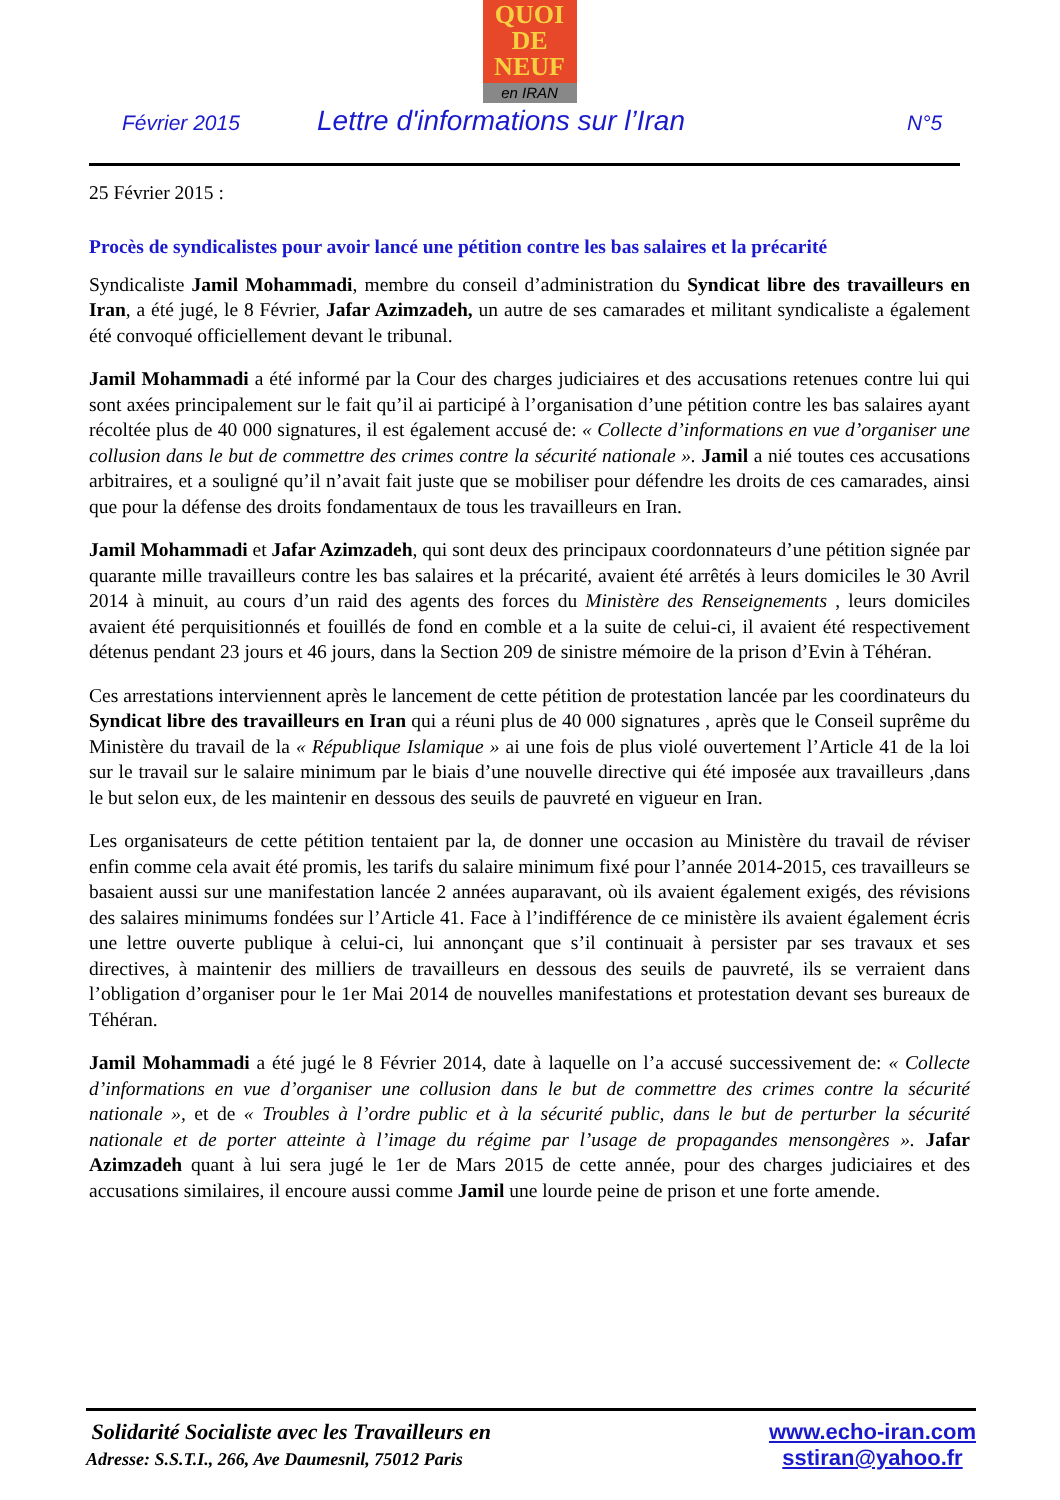QUOI
DE
NEUF
en IRAN
Février 2015 Lettre d'informations sur l’Iran N°5
25 Février 2015 :
Procès de syndicalistes pour avoir lancé une pétition contre les bas salaires et la précarité
Syndicaliste Jamil Mohammadi, membre du conseil d’administration du Syndicat libre des travailleurs en Iran, a été jugé, le 8 Février, Jafar Azimzadeh, un autre de ses camarades et militant syndicaliste a également été convoqué officiellement devant le tribunal.
Jamil Mohammadi a été informé par la Cour des charges judiciaires et des accusations retenues contre lui qui sont axées principalement sur le fait qu’il ai participé à l’organisation d’une pétition contre les bas salaires ayant récoltée plus de 40 000 signatures, il est également accusé de: « Collecte d’informations en vue d’organiser une collusion dans le but de commettre des crimes contre la sécurité nationale ». Jamil a nié toutes ces accusations arbitraires, et a souligné qu’il n’avait fait juste que se mobiliser pour défendre les droits de ces camarades, ainsi que pour la défense des droits fondamentaux de tous les travailleurs en Iran.
Jamil Mohammadi et Jafar Azimzadeh, qui sont deux des principaux coordonnateurs d’une pétition signée par quarante mille travailleurs contre les bas salaires et la précarité, avaient été arrêtés à leurs domiciles le 30 Avril 2014 à minuit, au cours d’un raid des agents des forces du Ministère des Renseignements , leurs domiciles avaient été perquisitionnés et fouillés de fond en comble et a la suite de celui-ci, il avaient été respectivement détenus pendant 23 jours et 46 jours, dans la Section 209 de sinistre mémoire de la prison d’Evin à Téhéran.
Ces arrestations interviennent après le lancement de cette pétition de protestation lancée par les coordinateurs du Syndicat libre des travailleurs en Iran qui a réuni plus de 40 000 signatures , après que le Conseil suprême du Ministère du travail de la « République Islamique » ai une fois de plus violé ouvertement l’Article 41 de la loi sur le travail sur le salaire minimum par le biais d’une nouvelle directive qui été imposée aux travailleurs ,dans le but selon eux, de les maintenir en dessous des seuils de pauvreté en vigueur en Iran.
Les organisateurs de cette pétition tentaient par la, de donner une occasion au Ministère du travail de réviser enfin comme cela avait été promis, les tarifs du salaire minimum fixé pour l’année 2014-2015, ces travailleurs se basaient aussi sur une manifestation lancée 2 années auparavant, où ils avaient également exigés, des révisions des salaires minimums fondées sur l’Article 41. Face à l’indifférence de ce ministère ils avaient également écris une lettre ouverte publique à celui-ci, lui annonçant que s’il continuait à persister par ses travaux et ses directives, à maintenir des milliers de travailleurs en dessous des seuils de pauvreté, ils se verraient dans l’obligation d’organiser pour le 1er Mai 2014 de nouvelles manifestations et protestation devant ses bureaux de Téhéran.
Jamil Mohammadi a été jugé le 8 Février 2014, date à laquelle on l’a accusé successivement de: « Collecte d’informations en vue d’organiser une collusion dans le but de commettre des crimes contre la sécurité nationale », et de « Troubles à l’ordre public et à la sécurité public, dans le but de perturber la sécurité nationale et de porter atteinte à l’image du régime par l’usage de propagandes mensongères ». Jafar Azimzadeh quant à lui sera jugé le 1er de Mars 2015 de cette année, pour des charges judiciaires et des accusations similaires, il encoure aussi comme Jamil une lourde peine de prison et une forte amende.
Solidarité Socialiste avec les Travailleurs en
Adresse: S.S.T.I., 266, Ave Daumesnil, 75012 Paris
www.echo-iran.com
sstiran@yahoo.fr